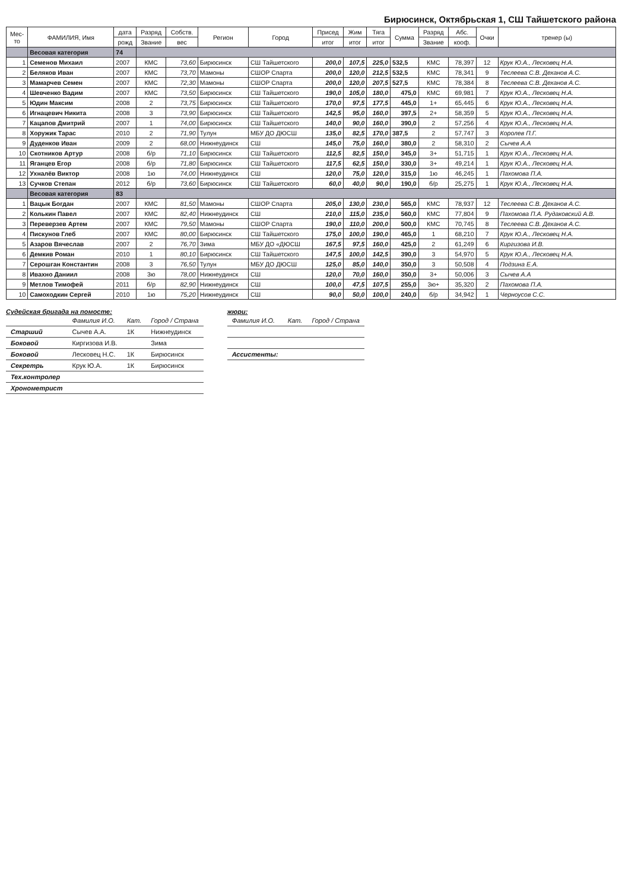Бирюсинск, Октябрьская 1, СШ Тайшетского района
| Мес- то | ФАМИЛИЯ, Имя | дата | Разряд | Собств. | Регион | Город | Присед | Жим | Тяга | Сумма | Разряд | Абс. | Очки | тренер (ы) |
| --- | --- | --- | --- | --- | --- | --- | --- | --- | --- | --- | --- | --- | --- | --- |
| | | рожд | Звание | вес | | | итог | итог | итог | | Звание | кооф. | | |
| | Весовая категория | 74 | | | | | | | | | | | | |
| 1 | Семенов Михаил | 2007 | КМС | 73,60 | Бирюсинск | СШ Тайшетского | 200,0 | 107,5 | 225,0 | 532,5 | КМС | 78,397 | 12 | Крук Ю.А., Лесковец Н.А. |
| 2 | Беляков Иван | 2007 | КМС | 73,70 | Мамоны | СШОР Спарта | 200,0 | 120,0 | 212,5 | 532,5 | КМС | 78,341 | 9 | Теслеева С.В. Деханов А.С. |
| 3 | Мамарчев Семен | 2007 | КМС | 72,30 | Мамоны | СШОР Спарта | 200,0 | 120,0 | 207,5 | 527,5 | КМС | 78,384 | 8 | Теслеева С.В. Деханов А.С. |
| 4 | Шевченко Вадим | 2007 | КМС | 73,50 | Бирюсинск | СШ Тайшетского | 190,0 | 105,0 | 180,0 | 475,0 | КМС | 69,981 | 7 | Крук Ю.А., Лесковец Н.А. |
| 5 | Юдин Максим | 2008 | 2 | 73,75 | Бирюсинск | СШ Тайшетского | 170,0 | 97,5 | 177,5 | 445,0 | 1+ | 65,445 | 6 | Крук Ю.А., Лесковец Н.А. |
| 6 | Игнацевич Никита | 2008 | 3 | 73,90 | Бирюсинск | СШ Тайшетского | 142,5 | 95,0 | 160,0 | 397,5 | 2+ | 58,359 | 5 | Крук Ю.А., Лесковец Н.А. |
| 7 | Кацапов Дмитрий | 2007 | 1 | 74,00 | Бирюсинск | СШ Тайшетского | 140,0 | 90,0 | 160,0 | 390,0 | 2 | 57,256 | 4 | Крук Ю.А., Лесковец Н.А. |
| 8 | Хоружик Тарас | 2010 | 2 | 71,90 | Тулун | МБУ ДО ДЮСШ | 135,0 | 82,5 | 170,0 | 387,5 | 2 | 57,747 | 3 | Королев П.Г. |
| 9 | Дуденков Иван | 2009 | 2 | 68,00 | Нижнеудинск | СШ | 145,0 | 75,0 | 160,0 | 380,0 | 2 | 58,310 | 2 | Сычев А.А |
| 10 | Скотников Артур | 2008 | б/р | 71,10 | Бирюсинск | СШ Тайшетского | 112,5 | 82,5 | 150,0 | 345,0 | 3+ | 51,715 | 1 | Крук Ю.А., Лесковец Н.А. |
| 11 | Яганцев Егор | 2008 | б/р | 71,80 | Бирюсинск | СШ Тайшетского | 117,5 | 62,5 | 150,0 | 330,0 | 3+ | 49,214 | 1 | Крук Ю.А., Лесковец Н.А. |
| 12 | Ухналёв Виктор | 2008 | 1ю | 74,00 | Нижнеудинск | СШ | 120,0 | 75,0 | 120,0 | 315,0 | 1ю | 46,245 | 1 | Пахомова П.А. |
| 13 | Сучков Степан | 2012 | б/р | 73,60 | Бирюсинск | СШ Тайшетского | 60,0 | 40,0 | 90,0 | 190,0 | б/р | 25,275 | 1 | Крук Ю.А., Лесковец Н.А. |
| | Весовая категория | 83 | | | | | | | | | | | | |
| 1 | Вацык Богдан | 2007 | КМС | 81,50 | Мамоны | СШОР Спарта | 205,0 | 130,0 | 230,0 | 565,0 | КМС | 78,937 | 12 | Теслеева С.В. Деханов А.С. |
| 2 | Колькин Павел | 2007 | КМС | 82,40 | Нижнеудинск | СШ | 210,0 | 115,0 | 235,0 | 560,0 | КМС | 77,804 | 9 | Пахомова П.А. Рудаковский А.В. |
| 3 | Переверзев Артем | 2007 | КМС | 79,50 | Мамоны | СШОР Спарта | 190,0 | 110,0 | 200,0 | 500,0 | КМС | 70,745 | 8 | Теслеева С.В. Деханов А.С. |
| 4 | Пискунов Глеб | 2007 | КМС | 80,00 | Бирюсинск | СШ Тайшетского | 175,0 | 100,0 | 190,0 | 465,0 | 1 | 68,210 | 7 | Крук Ю.А., Лесковец Н.А. |
| 5 | Азаров Вячеслав | 2007 | 2 | 76,70 | Зима | МБУ ДО «ДЮСШ | 167,5 | 97,5 | 160,0 | 425,0 | 2 | 61,249 | 6 | Киргизова И.В. |
| 6 | Демкив Роман | 2010 | 1 | 80,10 | Бирюсинск | СШ Тайшетского | 147,5 | 100,0 | 142,5 | 390,0 | 3 | 54,970 | 5 | Крук Ю.А., Лесковец Н.А. |
| 7 | Серошган Константин | 2008 | 3 | 76,50 | Тулун | МБУ ДО ДЮСШ | 125,0 | 85,0 | 140,0 | 350,0 | 3 | 50,508 | 4 | Подзина Е.А. |
| 8 | Ивахно Даниил | 2008 | 3ю | 78,00 | Нижнеудинск | СШ | 120,0 | 70,0 | 160,0 | 350,0 | 3+ | 50,006 | 3 | Сычев А.А |
| 9 | Метлов Тимофей | 2011 | б/р | 82,90 | Нижнеудинск | СШ | 100,0 | 47,5 | 107,5 | 255,0 | 3ю+ | 35,320 | 2 | Пахомова П.А. |
| 10 | Самоходкин Сергей | 2010 | 1ю | 75,20 | Нижнеудинск | СШ | 90,0 | 50,0 | 100,0 | 240,0 | б/р | 34,942 | 1 | Черноусов С.С. |
Судейская бригада на помосте:
| | Фамилия И.О. | Кат. | Город / Страна |
| Старший | Сычев А.А. | 1К | Нижнеудинск |
| Боковой | Киргизова И.В. | | Зима |
| Боковой | Лесковец Н.С. | 1К | Бирюсинск |
| Секретрь | Крук Ю.А. | 1К | Бирюсинск |
| Тех.контролер | | | |
| Хронометрист | | | |
жюри:
| Фамилия И.О. | Кат. | Город / Страна |
| Ассистенты: | | |